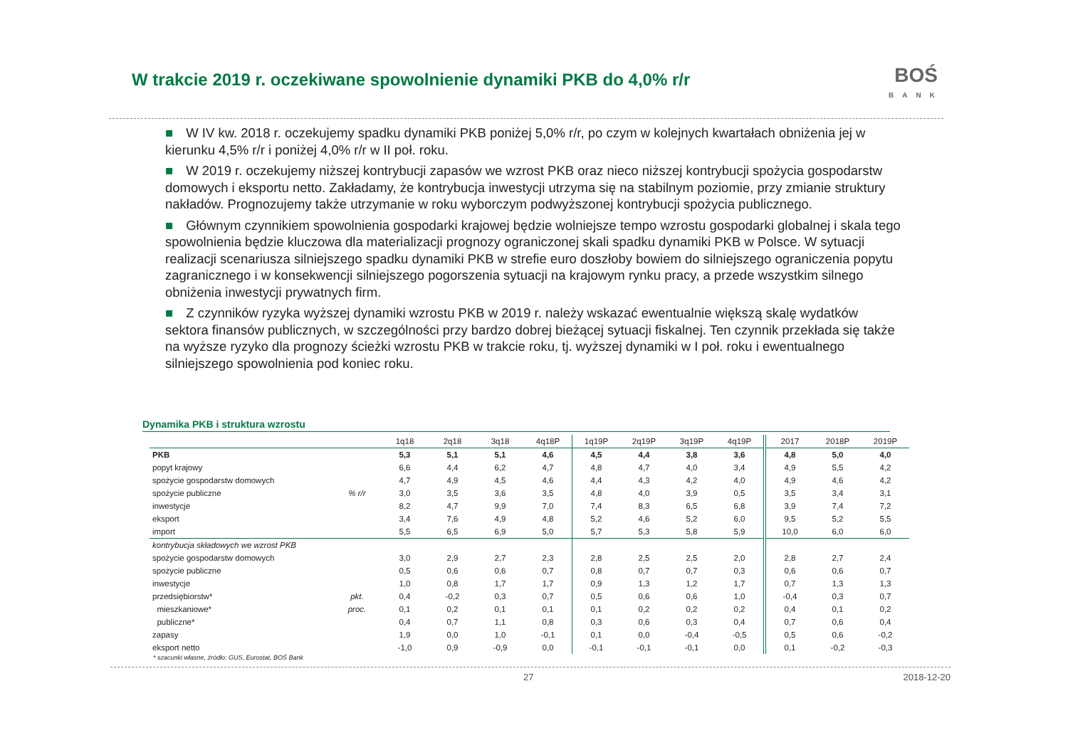W trakcie 2019 r. oczekiwane spowolnienie dynamiki PKB do 4,0% r/r
BOŚ
BANK
■ W IV kw. 2018 r. oczekujemy spadku dynamiki PKB poniżej 5,0% r/r, po czym w kolejnych kwartałach obniżenia jej w kierunku 4,5% r/r i poniżej 4,0% r/r w II poł. roku.
■ W 2019 r. oczekujemy niższej kontrybucji zapasów we wzrost PKB oraz nieco niższej kontrybucji spożycia gospodarstw domowych i eksportu netto. Zakładamy, że kontrybucja inwestycji utrzyma się na stabilnym poziomie, przy zmianie struktury nakładów. Prognozujemy także utrzymanie w roku wyborczym podwyższonej kontrybucji spożycia publicznego.
■ Głównym czynnikiem spowolnienia gospodarki krajowej będzie wolniejsze tempo wzrostu gospodarki globalnej i skala tego spowolnienia będzie kluczowa dla materializacji prognozy ograniczonej skali spadku dynamiki PKB w Polsce. W sytuacji realizacji scenariusza silniejszego spadku dynamiki PKB w strefie euro doszłoby bowiem do silniejszego ograniczenia popytu zagranicznego i w konsekwencji silniejszego pogorszenia sytuacji na krajowym rynku pracy, a przede wszystkim silnego obniżenia inwestycji prywatnych firm.
■ Z czynników ryzyka wyższej dynamiki wzrostu PKB w 2019 r. należy wskazać ewentualnie większą skalę wydatków sektora finansów publicznych, w szczególności przy bardzo dobrej bieżącej sytuacji fiskalnej. Ten czynnik przekłada się także na wyższe ryzyko dla prognozy ścieżki wzrostu PKB w trakcie roku, tj. wyższej dynamiki w I poł. roku i ewentualnego silniejszego spowolnienia pod koniec roku.
Dynamika PKB i struktura wzrostu
| | | 1q18 | 2q18 | 3q18 | 4q18P | 1q19P | 2q19P | 3q19P | 4q19P | 2017 | 2018P | 2019P |
| --- | --- | --- | --- | --- | --- | --- | --- | --- | --- | --- | --- | --- |
| PKB | | 5,3 | 5,1 | 5,1 | 4,6 | 4,5 | 4,4 | 3,8 | 3,6 | 4,8 | 5,0 | 4,0 |
| popyt krajowy | | 6,6 | 4,4 | 6,2 | 4,7 | 4,8 | 4,7 | 4,0 | 3,4 | 4,9 | 5,5 | 4,2 |
| spożycie gospodarstw domowych | | 4,7 | 4,9 | 4,5 | 4,6 | 4,4 | 4,3 | 4,2 | 4,0 | 4,9 | 4,6 | 4,2 |
| spożycie publiczne | % r/r | 3,0 | 3,5 | 3,6 | 3,5 | 4,8 | 4,0 | 3,9 | 0,5 | 3,5 | 3,4 | 3,1 |
| inwestycje | | 8,2 | 4,7 | 9,9 | 7,0 | 7,4 | 8,3 | 6,5 | 6,8 | 3,9 | 7,4 | 7,2 |
| eksport | | 3,4 | 7,6 | 4,9 | 4,8 | 5,2 | 4,6 | 5,2 | 6,0 | 9,5 | 5,2 | 5,5 |
| import | | 5,5 | 6,5 | 6,9 | 5,0 | 5,7 | 5,3 | 5,8 | 5,9 | 10,0 | 6,0 | 6,0 |
| kontrybucja składowych we wzrost PKB | | | | | | | | | | | | |
| spożycie gospodarstw domowych | | 3,0 | 2,9 | 2,7 | 2,3 | 2,8 | 2,5 | 2,5 | 2,0 | 2,8 | 2,7 | 2,4 |
| spożycie publiczne | | 0,5 | 0,6 | 0,6 | 0,7 | 0,8 | 0,7 | 0,7 | 0,3 | 0,6 | 0,6 | 0,7 |
| inwestycje | | 1,0 | 0,8 | 1,7 | 1,7 | 0,9 | 1,3 | 1,2 | 1,7 | 0,7 | 1,3 | 1,3 |
| przedsiębiorstw* | pkt. | 0,4 | -0,2 | 0,3 | 0,7 | 0,5 | 0,6 | 0,6 | 1,0 | -0,4 | 0,3 | 0,7 |
| mieszkaniowe* | proc. | 0,1 | 0,2 | 0,1 | 0,1 | 0,1 | 0,2 | 0,2 | 0,2 | 0,4 | 0,1 | 0,2 |
| publiczne* | | 0,4 | 0,7 | 1,1 | 0,8 | 0,3 | 0,6 | 0,3 | 0,4 | 0,7 | 0,6 | 0,4 |
| zapasy | | 1,9 | 0,0 | 1,0 | -0,1 | 0,1 | 0,0 | -0,4 | -0,5 | 0,5 | 0,6 | -0,2 |
| eksport netto | | -1,0 | 0,9 | -0,9 | 0,0 | -0,1 | -0,1 | -0,1 | 0,0 | 0,1 | -0,2 | -0,3 |
* szacunki własne, źródło: GUS, Eurostat, BOŚ Bank
27 2018-12-20